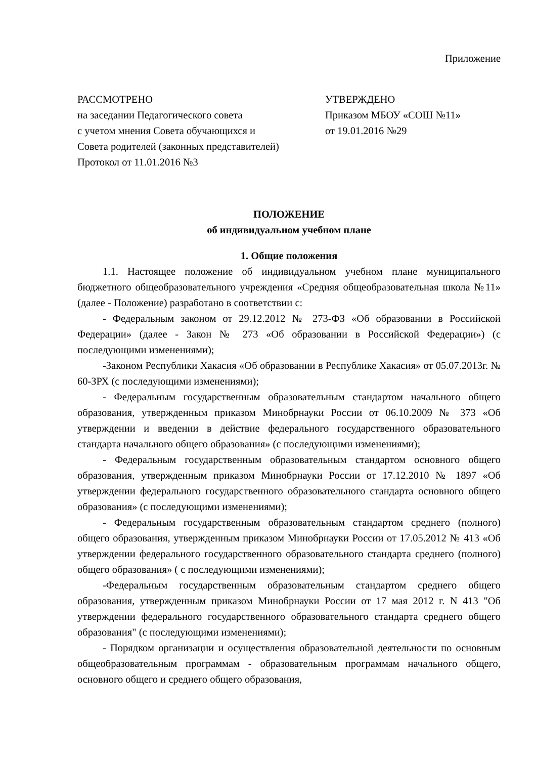Приложение
РАССМОТРЕНО
на заседании Педагогического совета
с учетом мнения Совета обучающихся и
Совета родителей (законных представителей)
Протокол от 11.01.2016 №3
УТВЕРЖДЕНО
Приказом МБОУ «СОШ №11»
от 19.01.2016 №29
ПОЛОЖЕНИЕ
об индивидуальном учебном плане
1. Общие положения
1.1. Настоящее положение об индивидуальном учебном плане муниципального бюджетного общеобразовательного учреждения «Средняя общеобразовательная школа №11» (далее - Положение) разработано в соответствии с:
- Федеральным законом от 29.12.2012 № 273-ФЗ «Об образовании в Российской Федерации» (далее - Закон № 273 «Об образовании в Российской Федерации») (с последующими изменениями);
-Законом Республики Хакасия «Об образовании в Республике Хакасия» от 05.07.2013г. № 60-ЗРХ (с последующими изменениями);
- Федеральным государственным образовательным стандартом начального общего образования, утвержденным приказом Минобрнауки России от 06.10.2009 № 373 «Об утверждении и введении в действие федерального государственного образовательного стандарта начального общего образования» (с последующими изменениями);
- Федеральным государственным образовательным стандартом основного общего образования, утвержденным приказом Минобрнауки России от 17.12.2010 № 1897 «Об утверждении федерального государственного образовательного стандарта основного общего образования» (с последующими изменениями);
- Федеральным государственным образовательным стандартом среднего (полного) общего образования, утвержденным приказом Минобрнауки России от 17.05.2012 № 413 «Об утверждении федерального государственного образовательного стандарта среднего (полного) общего образования» ( с последующими изменениями);
-Федеральным государственным образовательным стандартом среднего общего образования, утвержденным приказом Минобрнауки России от 17 мая 2012 г. N 413 "Об утверждении федерального государственного образовательного стандарта среднего общего образования" (с последующими изменениями);
- Порядком организации и осуществления образовательной деятельности по основным общеобразовательным программам - образовательным программам начального общего, основного общего и среднего общего образования,